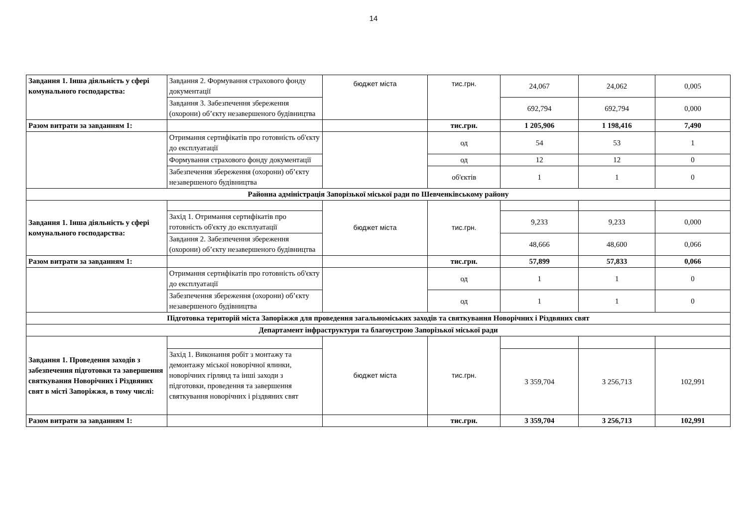14
| Завдання 1. Інша діяльність у сфері комунального господарства: | Завдання 2. Формування страхового фонду документації | бюджет міста | тис.грн. | 24,067 | 24,062 | 0,005 |
| | Завдання 3. Забезпечення збереження (охорони) об’єкту незавершеного будівництва | | | 692,794 | 692,794 | 0,000 |
| Разом витрати за завданням 1: | | | тис.грн. | 1 205,906 | 1 198,416 | 7,490 |
| | Отримання сертифікатів про готовність об'єкту до експлуатації | | од | 54 | 53 | 1 |
| | Формування страхового фонду документації | | од | 12 | 12 | 0 |
| | Забезпечення збереження (охорони) об’єкту незавершеного будівництва | | об'єктів | 1 | 1 | 0 |
| Районна адміністрація Запорізької міської ради по Шевченківському району | | | | | | |
| Завдання 1. Інша діяльність у сфері комунального господарства: | | бюджет міста | тис.грн. | | | |
| | Захід 1. Отримання сертифікатів про готовність об'єкту до експлуатації | | | 9,233 | 9,233 | 0,000 |
| | Завдання 2. Забезпечення збереження (охорони) об’єкту незавершеного будівництва | | | 48,666 | 48,600 | 0,066 |
| Разом витрати за завданням 1: | | | тис.грн. | 57,899 | 57,833 | 0,066 |
| | Отримання сертифікатів про готовність об'єкту до експлуатації | | од | 1 | 1 | 0 |
| | Забезпечення збереження (охорони) об’єкту незавершеного будівництва | | од | 1 | 1 | 0 |
| Підготовка територій міста Запоріжжя для проведення загальноміських заходів та святкування Новорічних і Різдвяних свят | | | | | | |
| Департамент інфраструктури та благоустрою Запорізької міської ради | | | | | | |
| Завдання 1. Проведення заходів з забезпечення підготовки та завершення святкування Новорічних і Різдвяних свят в місті Запоріжжя, в тому числі: | | бюджет міста | тис.грн. | | | |
| | Захід 1. Виконання робіт з монтажу та демонтажу міської новорічної ялинки, новорічних гірлянд та інші заходи з підготовки, проведення та завершення святкування новорічних і різдвяних свят | | | 3 359,704 | 3 256,713 | 102,991 |
| Разом витрати за завданням 1: | | | тис.грн. | 3 359,704 | 3 256,713 | 102,991 |